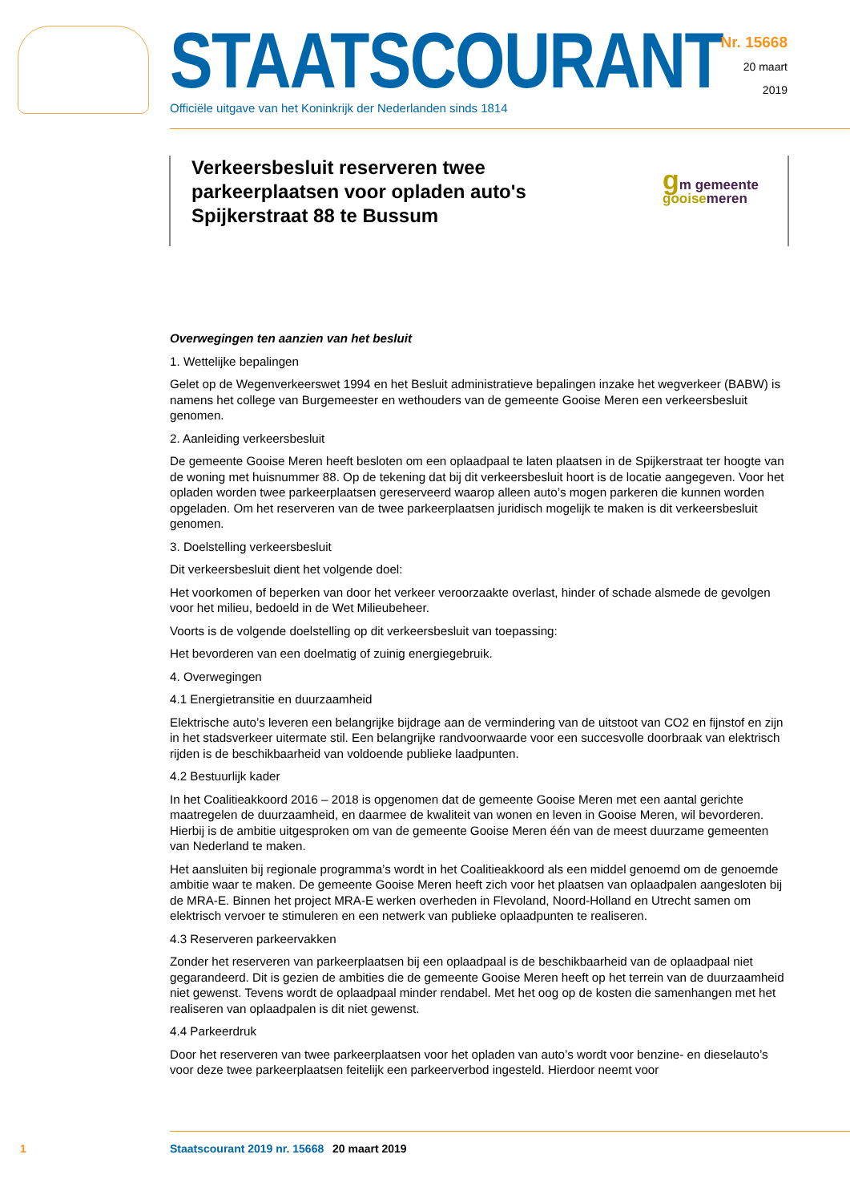STAATSCOURANT
Officiële uitgave van het Koninkrijk der Nederlanden sinds 1814
Nr. 15668
20 maart
2019
Verkeersbesluit reserveren twee parkeerplaatsen voor opladen auto's Spijkerstraat 88 te Bussum
gm gemeente
gooisemeren
Overwegingen ten aanzien van het besluit
1. Wettelijke bepalingen
Gelet op de Wegenverkeerswet 1994 en het Besluit administratieve bepalingen inzake het wegverkeer (BABW) is namens het college van Burgemeester en wethouders van de gemeente Gooise Meren een verkeersbesluit genomen.
2. Aanleiding verkeersbesluit
De gemeente Gooise Meren heeft besloten om een oplaadpaal te laten plaatsen in de Spijkerstraat ter hoogte van de woning met huisnummer 88. Op de tekening dat bij dit verkeersbesluit hoort is de locatie aangegeven. Voor het opladen worden twee parkeerplaatsen gereserveerd waarop alleen auto’s mogen parkeren die kunnen worden opgeladen. Om het reserveren van de twee parkeerplaatsen juridisch mogelijk te maken is dit verkeersbesluit genomen.
3. Doelstelling verkeersbesluit
Dit verkeersbesluit dient het volgende doel:
Het voorkomen of beperken van door het verkeer veroorzaakte overlast, hinder of schade alsmede de gevolgen voor het milieu, bedoeld in de Wet Milieubeheer.
Voorts is de volgende doelstelling op dit verkeersbesluit van toepassing:
Het bevorderen van een doelmatig of zuinig energiegebruik.
4. Overwegingen
4.1 Energietransitie en duurzaamheid
Elektrische auto’s leveren een belangrijke bijdrage aan de vermindering van de uitstoot van CO2 en fijnstof en zijn in het stadsverkeer uitermate stil. Een belangrijke randvoorwaarde voor een succesvolle doorbraak van elektrisch rijden is de beschikbaarheid van voldoende publieke laadpunten.
4.2 Bestuurlijk kader
In het Coalitieakkoord 2016 – 2018 is opgenomen dat de gemeente Gooise Meren met een aantal gerichte maatregelen de duurzaamheid, en daarmee de kwaliteit van wonen en leven in Gooise Meren, wil bevorderen. Hierbij is de ambitie uitgesproken om van de gemeente Gooise Meren één van de meest duurzame gemeenten van Nederland te maken.
Het aansluiten bij regionale programma’s wordt in het Coalitieakkoord als een middel genoemd om de genoemde ambitie waar te maken. De gemeente Gooise Meren heeft zich voor het plaatsen van oplaadpalen aangesloten bij de MRA-E. Binnen het project MRA-E werken overheden in Flevoland, Noord-Holland en Utrecht samen om elektrisch vervoer te stimuleren en een netwerk van publieke oplaadpunten te realiseren.
4.3 Reserveren parkeervakken
Zonder het reserveren van parkeerplaatsen bij een oplaadpaal is de beschikbaarheid van de oplaadpaal niet gegarandeerd. Dit is gezien de ambities die de gemeente Gooise Meren heeft op het terrein van de duurzaamheid niet gewenst. Tevens wordt de oplaadpaal minder rendabel. Met het oog op de kosten die samenhangen met het realiseren van oplaadpalen is dit niet gewenst.
4.4 Parkeerdruk
Door het reserveren van twee parkeerplaatsen voor het opladen van auto’s wordt voor benzine- en dieselauto’s voor deze twee parkeerplaatsen feitelijk een parkeerverbod ingesteld. Hierdoor neemt voor
1 Staatscourant 2019 nr. 15668 20 maart 2019